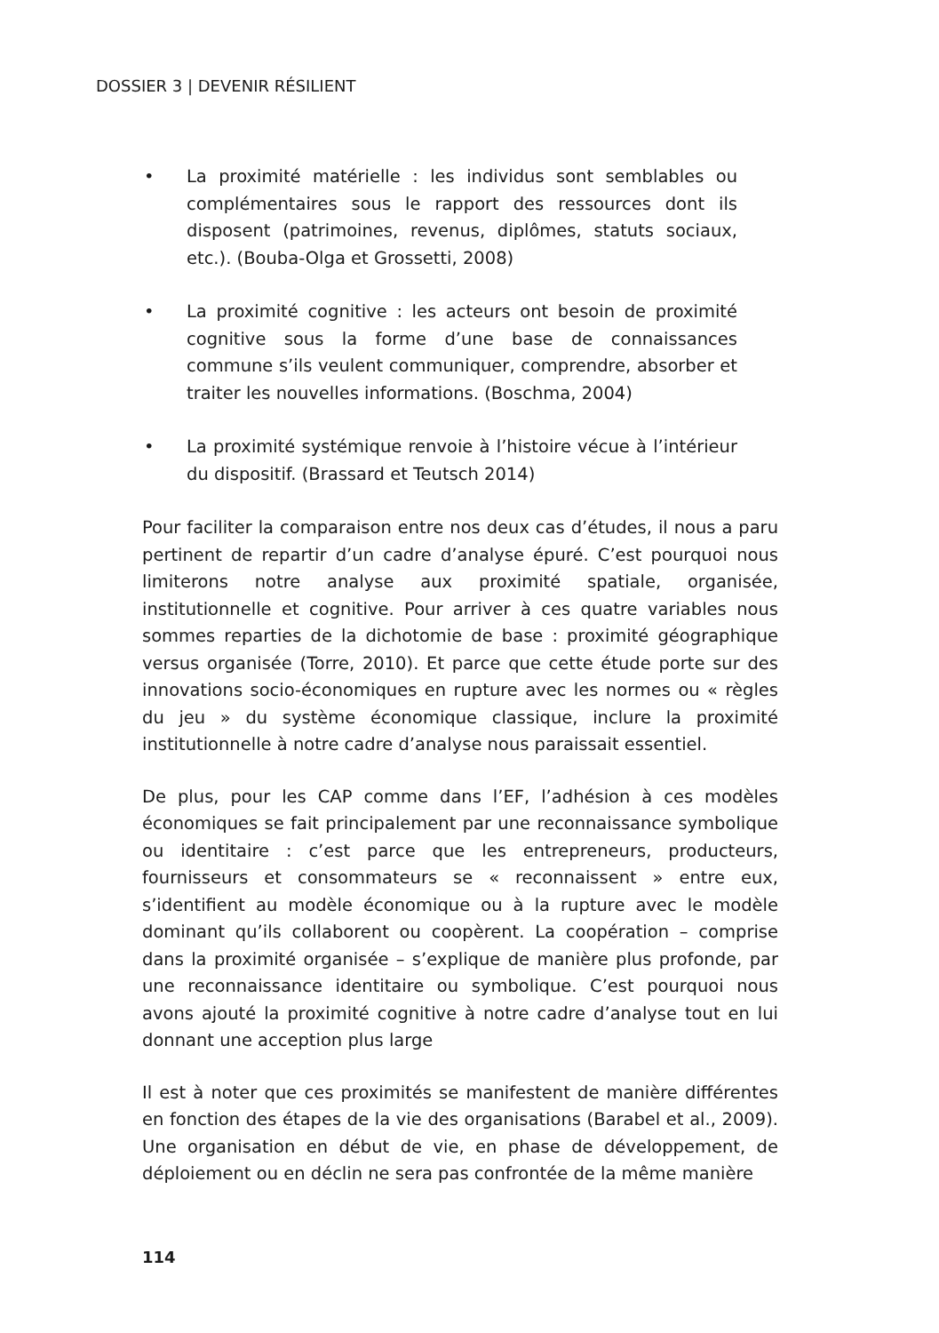DOSSIER 3 | DEVENIR RÉSILIENT
• La proximité matérielle : les individus sont semblables ou complémentaires sous le rapport des ressources dont ils disposent (patrimoines, revenus, diplômes, statuts sociaux, etc.). (Bouba-Olga et Grossetti, 2008)
• La proximité cognitive : les acteurs ont besoin de proximité cognitive sous la forme d’une base de connaissances commune s’ils veulent communiquer, comprendre, absorber et traiter les nouvelles informations. (Boschma, 2004)
• La proximité systémique renvoie à l’histoire vécue à l’intérieur du dispositif. (Brassard et Teutsch 2014)
Pour faciliter la comparaison entre nos deux cas d’études, il nous a paru pertinent de repartir d’un cadre d’analyse épuré. C’est pourquoi nous limiterons notre analyse aux proximité spatiale, organisée, institutionnelle et cognitive. Pour arriver à ces quatre variables nous sommes reparties de la dichotomie de base : proximité géographique versus organisée (Torre, 2010). Et parce que cette étude porte sur des innovations socio-économiques en rupture avec les normes ou « règles du jeu » du système économique classique, inclure la proximité institutionnelle à notre cadre d’analyse nous paraissait essentiel.
De plus, pour les CAP comme dans l’EF, l’adhésion à ces modèles économiques se fait principalement par une reconnaissance symbolique ou identitaire : c’est parce que les entrepreneurs, producteurs, fournisseurs et consommateurs se « reconnaissent » entre eux, s’identifient au modèle économique ou à la rupture avec le modèle dominant qu’ils collaborent ou coopèrent. La coopération – comprise dans la proximité organisée – s’explique de manière plus profonde, par une reconnaissance identitaire ou symbolique. C’est pourquoi nous avons ajouté la proximité cognitive à notre cadre d’analyse tout en lui donnant une acception plus large
Il est à noter que ces proximités se manifestent de manière différentes en fonction des étapes de la vie des organisations (Barabel et al., 2009). Une organisation en début de vie, en phase de développement, de déploiement ou en déclin ne sera pas confrontée de la même manière
114